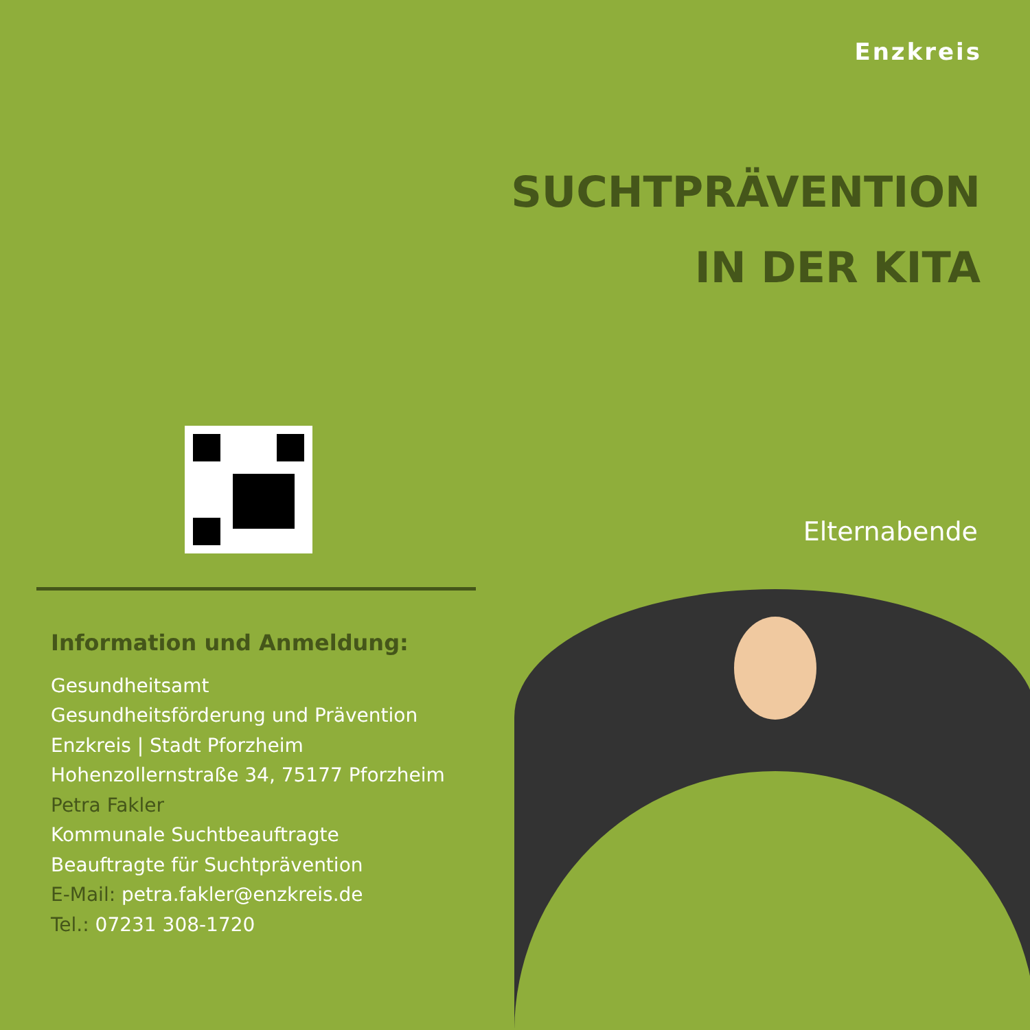Enzkreis
SUCHTPRÄVENTION
IN DER KITA
Elternabende
Information und Anmeldung:
Gesundheitsamt
Gesundheitsförderung und Prävention
Enzkreis | Stadt Pforzheim
Hohenzollernstraße 34, 75177 Pforzheim
Petra Fakler
Kommunale Suchtbeauftragte
Beauftragte für Suchtprävention
E-Mail: petra.fakler@enzkreis.de
Tel.: 07231 308-1720